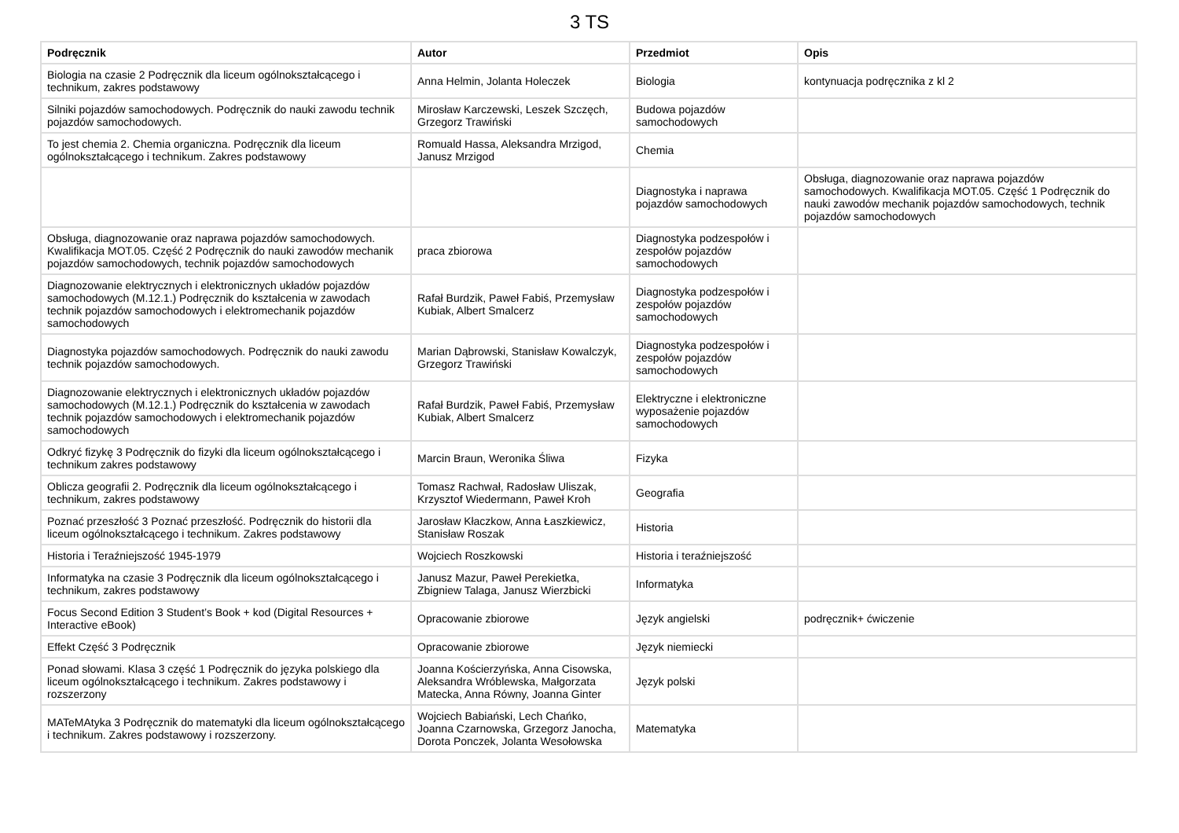3 TS
| Podręcznik | Autor | Przedmiot | Opis |
| --- | --- | --- | --- |
| Biologia na czasie 2 Podręcznik dla liceum ogólnokształcącego i technikum, zakres podstawowy | Anna Helmin, Jolanta Holeczek | Biologia | kontynuacja podręcznika z kl 2 |
| Silniki pojazdów samochodowych. Podręcznik do nauki zawodu technik pojazdów samochodowych. | Mirosław Karczewski, Leszek Szczęch, Grzegorz Trawiński | Budowa pojazdów samochodowych | |
| To jest chemia 2. Chemia organiczna. Podręcznik dla liceum ogólnokształcącego i technikum. Zakres podstawowy | Romuald Hassa, Aleksandra Mrzigod, Janusz Mrzigod | Chemia | |
| | | Diagnostyka i naprawa pojazdów samochodowych | Obsługa, diagnozowanie oraz naprawa pojazdów samochodowych. Kwalifikacja MOT.05. Część 1 Podręcznik do nauki zawodów mechanik pojazdów samochodowych, technik pojazdów samochodowych |
| Obsługa, diagnozowanie oraz naprawa pojazdów samochodowych. Kwalifikacja MOT.05. Część 2 Podręcznik do nauki zawodów mechanik pojazdów samochodowych, technik pojazdów samochodowych | praca zbiorowa | Diagnostyka podzespołów i zespołów pojazdów samochodowych | |
| Diagnozowanie elektrycznych i elektronicznych układów pojazdów samochodowych (M.12.1.) Podręcznik do kształcenia w zawodach technik pojazdów samochodowych i elektromechanik pojazdów samochodowych | Rafał Burdzik, Paweł Fabiś, Przemysław Kubiak, Albert Smalcerz | Diagnostyka podzespołów i zespołów pojazdów samochodowych | |
| Diagnostyka pojazdów samochodowych. Podręcznik do nauki zawodu technik pojazdów samochodowych. | Marian Dąbrowski, Stanisław Kowalczyk, Grzegorz Trawiński | Diagnostyka podzespołów i zespołów pojazdów samochodowych | |
| Diagnozowanie elektrycznych i elektronicznych układów pojazdów samochodowych (M.12.1.) Podręcznik do kształcenia w zawodach technik pojazdów samochodowych i elektromechanik pojazdów samochodowych | Rafał Burdzik, Paweł Fabiś, Przemysław Kubiak, Albert Smalcerz | Elektryczne i elektroniczne wyposażenie pojazdów samochodowych | |
| Odkryć fizykę 3 Podręcznik do fizyki dla liceum ogólnokształcącego i technikum zakres podstawowy | Marcin Braun, Weronika Śliwa | Fizyka | |
| Oblicza geografii 2. Podręcznik dla liceum ogólnokształcącego i technikum, zakres podstawowy | Tomasz Rachwał, Radosław Uliszak, Krzysztof Wiedermann, Paweł Kroh | Geografia | |
| Poznać przeszłość 3 Poznać przeszłość. Podręcznik do historii dla liceum ogólnokształcącego i technikum. Zakres podstawowy | Jarosław Kłaczkow, Anna Łaszkiewicz, Stanisław Roszak | Historia | |
| Historia i Teraźniejszość 1945-1979 | Wojciech Roszkowski | Historia i teraźniejszość | |
| Informatyka na czasie 3 Podręcznik dla liceum ogólnokształcącego i technikum, zakres podstawowy | Janusz Mazur, Paweł Perekietka, Zbigniew Talaga, Janusz Wierzbicki | Informatyka | |
| Focus Second Edition 3 Student’s Book + kod (Digital Resources + Interactive eBook) | Opracowanie zbiorowe | Język angielski | podręcznik+ ćwiczenie |
| Effekt Część 3 Podręcznik | Opracowanie zbiorowe | Język niemiecki | |
| Ponad słowami. Klasa 3 część 1 Podręcznik do języka polskiego dla liceum ogólnokształcącego i technikum. Zakres podstawowy i rozszerzony | Joanna Kościerzyńska, Anna Cisowska, Aleksandra Wróblewska, Małgorzata Matecka, Anna Równy, Joanna Ginter | Język polski | |
| MATeMAtyka 3 Podręcznik do matematyki dla liceum ogólnokształcącego i technikum. Zakres podstawowy i rozszerzony. | Wojciech Babiański, Lech Chańko, Joanna Czarnowska, Grzegorz Janocha, Dorota Ponczek, Jolanta Wesołowska | Matematyka | |